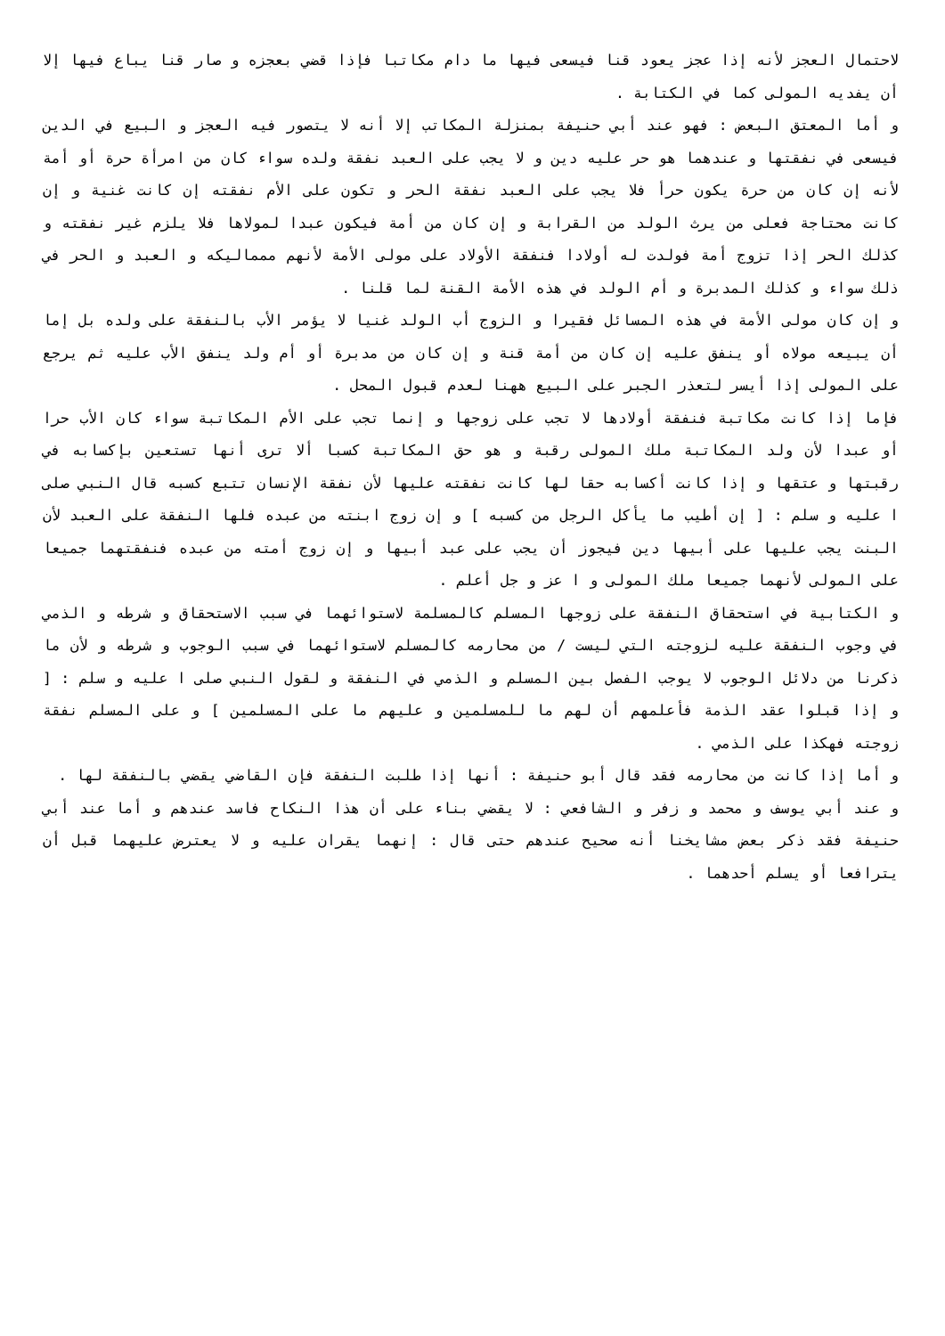لاحتمال العجز لأنه إذا عجز يعود قنا فيسعى فيها ما دام مكاتبا فإذا قضي بعجزه و صار قنا يباع فيها إلا أن يفديه المولى كما في الكتابة .
و أما المعتق البعض : فهو عند أبي حنيفة بمنزلة المكاتب إلا أنه لا يتصور فيه العجز و البيع في الدين فيسعى في نفقتها و عندهما هو حر عليه دين و لا يجب على العبد نفقة ولده سواء كان من امرأة حرة أو أمة لأنه إن كان من حرة يكون حرأ فلا يجب على العبد نفقة الحر و تكون على الأم نفقته إن كانت غنية و إن كانت محتاجة فعلى من يرث الولد من القرابة و إن كان من أمة فيكون عبدا لمولاها فلا يلزم غير نفقته و كذلك الحر إذا تزوج أمة فولدت له أولادا فنفقة الأولاد على مولى الأمة لأنهم ممماليكه و العبد و الحر في ذلك سواء و كذلك المدبرة و أم الولد في هذه الأمة القنة لما قلنا .
و إن كان مولى الأمة في هذه المسائل فقيرا و الزوج أب الولد غنيا لا يؤمر الأب بالنفقة على ولده بل إما أن يبيعه مولاه أو ينفق عليه إن كان من أمة قنة و إن كان من مدبرة أو أم ولد ينفق الأب عليه ثم يرجع على المولى إذا أيسر لتعذر الجبر على البيع ههنا لعدم قبول المحل .
فإما إذا كانت مكاتبة فنفقة أولادها لا تجب على زوجها و إنما تجب على الأم المكاتبة سواء كان الأب حرا أو عبدا لأن ولد المكاتبة ملك المولى رقبة و هو حق المكاتبة كسبا ألا ترى أنها تستعين بإكسابه في رقبتها و عتقها و إذا كانت أكسابه حقا لها كانت نفقته عليها لأن نفقة الإنسان تتبع كسبه قال النبي صلى ا عليه و سلم : [ إن أطيب ما يأكل الرجل من كسبه ] و إن زوج ابنته من عبده فلها النفقة على العبد لأن البنت يجب عليها على أبيها دين فيجوز أن يجب على عبد أبيها و إن زوج أمته من عبده فنفقتهما جميعا على المولى لأنهما جميعا ملك المولى و ا عز و جل أعلم .
و الكتابية في استحقاق النفقة على زوجها المسلم كالمسلمة لاستوائهما في سبب الاستحقاق و شرطه و الذمي في وجوب النفقة عليه لزوجته التي ليست / من محارمه كالمسلم لاستوائهما في سبب الوجوب و شرطه و لأن ما ذكرنا من دلائل الوجوب لا يوجب الفصل بين المسلم و الذمي في النفقة و لقول النبي صلى ا عليه و سلم : [ و إذا قبلوا عقد الذمة فأعلمهم أن لهم ما للمسلمين و عليهم ما على المسلمين ] و على المسلم نفقة زوجته فهكذا على الذمي .
و أما إذا كانت من محارمه فقد قال أبو حنيفة : أنها إذا طلبت النفقة فإن القاضي يقضي بالنفقة لها .
و عند أبي يوسف و محمد و زفر و الشافعي : لا يقضي بناء على أن هذا النكاح فاسد عندهم و أما عند أبي حنيفة فقد ذكر بعض مشايخنا أنه صحيح عندهم حتى قال : إنهما يقران عليه و لا يعترض عليهما قبل أن يترافعا أو يسلم أحدهما .